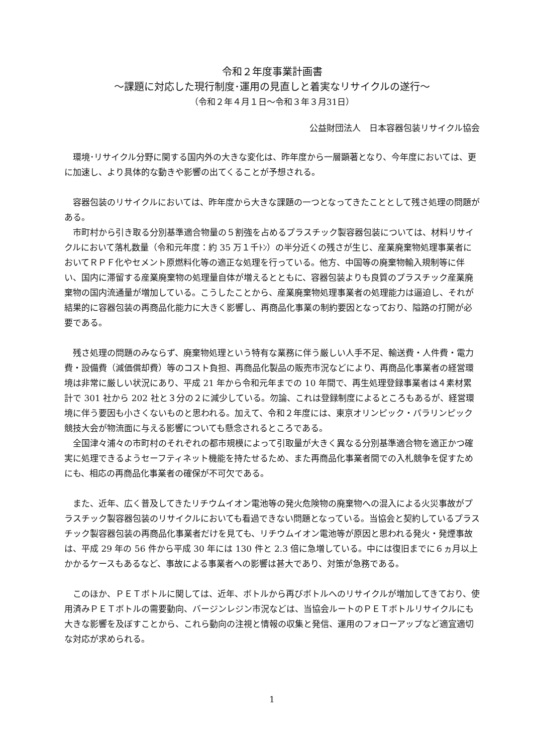令和２年度事業計画書
～課題に対応した現行制度･運用の見直しと着実なリサイクルの遂行～
（令和２年４月１日～令和３年３月31日）
公益財団法人　日本容器包装リサイクル協会
環境･リサイクル分野に関する国内外の大きな変化は、昨年度から一層顕著となり、今年度においては、更に加速し、より具体的な動きや影響の出てくることが予想される。
容器包装のリサイクルにおいては、昨年度から大きな課題の一つとなってきたこととして残さ処理の問題がある。
市町村から引き取る分別基準適合物量の５割強を占めるプラスチック製容器包装については、材料リサイクルにおいて落札数量（令和元年度：約 35 万１千ﾄﾝ）の半分近くの残さが生じ、産業廃棄物処理事業者においてＲＰＦ化やセメント原燃料化等の適正な処理を行っている。他方、中国等の廃棄物輸入規制等に伴い、国内に滞留する産業廃棄物の処理量自体が増えるとともに、容器包装よりも良質のプラスチック産業廃棄物の国内流通量が増加している。こうしたことから、産業廃棄物処理事業者の処理能力は逼迫し、それが結果的に容器包装の再商品化能力に大きく影響し、再商品化事業の制約要因となっており、隘路の打開が必要である。
残さ処理の問題のみならず、廃棄物処理という特有な業務に伴う厳しい人手不足、輸送費・人件費・電力費・設備費（減価償却費）等のコスト負担、再商品化製品の販売市況などにより、再商品化事業者の経営環境は非常に厳しい状況にあり、平成 21 年から令和元年までの 10 年間で、再生処理登録事業者は４素材累計で 301 社から 202 社と３分の２に減少している。勿論、これは登録制度によるところもあるが、経営環境に伴う要因も小さくないものと思われる。加えて、令和２年度には、東京オリンピック・パラリンピック競技大会が物流面に与える影響についても懸念されるところである。
全国津々浦々の市町村のそれぞれの都市規模によって引取量が大きく異なる分別基準適合物を適正かつ確実に処理できるようセーフティネット機能を持たせるため、また再商品化事業者間での入札競争を促すためにも、相応の再商品化事業者の確保が不可欠である。
また、近年、広く普及してきたリチウムイオン電池等の発火危険物の廃棄物への混入による火災事故がプラスチック製容器包装のリサイクルにおいても看過できない問題となっている。当協会と契約しているプラスチック製容器包装の再商品化事業者だけを見ても、リチウムイオン電池等が原因と思われる発火・発煙事故は、平成 29 年の 56 件から平成 30 年には 130 件と 2.3 倍に急増している。中には復旧までに６ヵ月以上かかるケースもあるなど、事故による事業者への影響は甚大であり、対策が急務である。
このほか、ＰＥＴボトルに関しては、近年、ボトルから再びボトルへのリサイクルが増加してきており、使用済みＰＥＴボトルの需要動向、バージンレジン市況などは、当協会ルートのＰＥＴボトルリサイクルにも大きな影響を及ぼすことから、これら動向の注視と情報の収集と発信、運用のフォローアップなど適宜適切な対応が求められる。
1